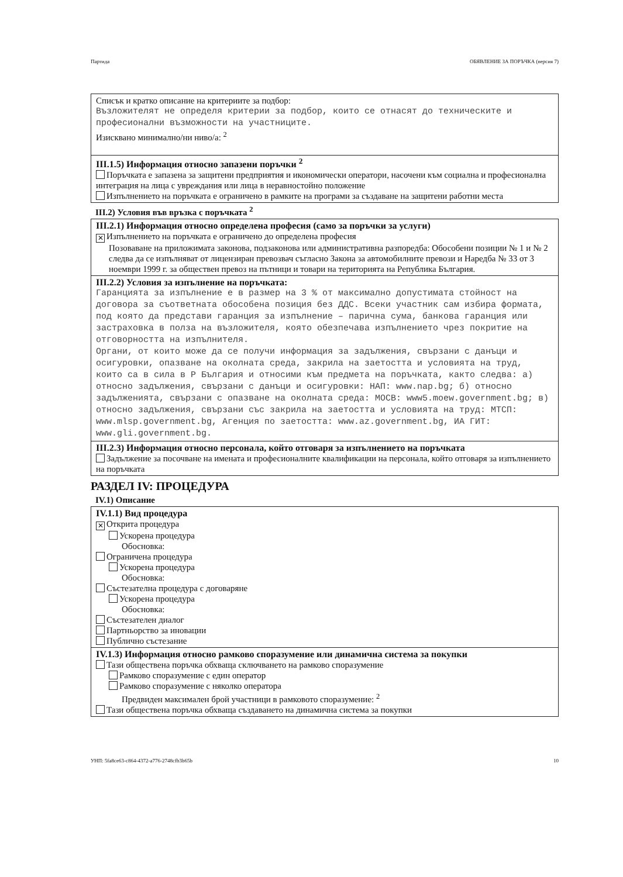Партида ОБЯВЛЕНИЕ ЗА ПОРЪЧКА (версия 7)
Списък и кратко описание на критериите за подбор:
Възложителят не определя критерии за подбор, които се отнасят до техническите и професионални възможности на участниците.
Изисквано минимално/ни ниво/а: <sup>2</sup>
III.1.5) Информация относно запазени поръчки <sup>2</sup>
Поръчката е запазена за защитени предприятия и икономически оператори, насочени към социална и професионална интеграция на лица с увреждания или лица в неравностойно положение
Изпълнението на поръчката е ограничено в рамките на програми за създаване на защитени работни места
III.2) Условия във връзка с поръчката <sup>2</sup>
III.2.1) Информация относно определена професия (само за поръчки за услуги)
✕ Изпълнението на поръчката е ограничено до определена професия
Позоваване на приложимата законова, подзаконова или административна разпоредба: Обособени позиции № 1 и № 2 следва да се изпълняват от лицензиран превозвач съгласно Закона за автомобилните превози и Наредба № 33 от 3 ноември 1999 г. за обществен превоз на пътници и товари на територията на Република България.
III.2.2) Условия за изпълнение на поръчката:
Гаранцията за изпълнение е в размер на 3 % от максимално допустимата стойност на договора за съответната обособена позиция без ДДС. Всеки участник сам избира формата, под която да представи гаранция за изпълнение – парична сума, банкова гаранция или застраховка в полза на възложителя, която обезпечава изпълнението чрез покритие на отговорността на изпълнителя.
Органи, от които може да се получи информация за задължения, свързани с данъци и осигуровки, опазване на околната среда, закрила на заетостта и условията на труд, които са в сила в Р България и относими към предмета на поръчката, както следва: а) относно задължения, свързани с данъци и осигуровки: НАП: www.nap.bg; б) относно задълженията, свързани с опазване на околната среда: МОСВ: www5.moew.government.bg; в) относно задължения, свързани със закрила на заетостта и условията на труд: МТСП: www.mlsp.government.bg, Агенция по заетостта: www.az.government.bg, ИА ГИТ: www.gli.government.bg.
III.2.3) Информация относно персонала, който отговаря за изпълнението на поръчката
Задължение за посочване на имената и професионалните квалификации на персонала, който отговаря за изпълнението на поръчката
РАЗДЕЛ IV: ПРОЦЕДУРА
IV.1) Описание
IV.1.1) Вид процедура
✕ Открита процедура
Ускорена процедура
Обосновка:
Ограничена процедура
Ускорена процедура
Обосновка:
Състезателна процедура с договаряне
Ускорена процедура
Обосновка:
Състезателен диалог
Партньорство за иновации
Публично състезание
IV.1.3) Информация относно рамково споразумение или динамична система за покупки
Тази обществена поръчка обхваща сключването на рамково споразумение
Рамково споразумение с един оператор
Рамково споразумение с няколко оператора
Предвиден максимален брой участници в рамковото споразумение: <sup>2</sup>
Тази обществена поръчка обхваща създаването на динамична система за покупки
УНП: 5fa8ce63-c864-4372-a776-2748cfb3b65b 10